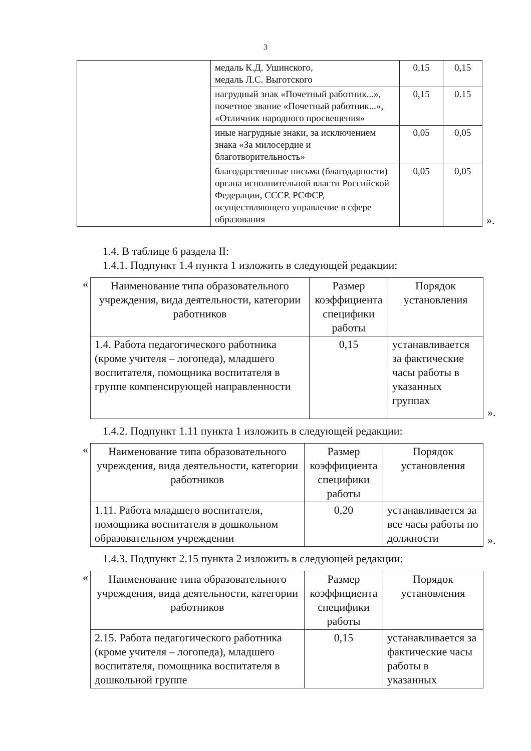3
| | медаль К.Д. Ушинского, медаль Л.С. Выготского | 0,15 | 0,15 |
| | нагрудный знак «Почетный работник...», почетное звание «Почетный работник...», «Отличник народного просвещения» | 0,15 | 0.15 |
| | иные нагрудные знаки, за исключением знака «За милосердие и благотворительность» | 0,05 | 0,05 |
| | благодарственные письма (благодарности) органа исполнительной власти Российской Федерации, СССР. РСФСР, осуществляющего управление в сфере образования | 0,05 | 0,05 |
».
1.4. В таблице 6 раздела II:
1.4.1. Подпункт 1.4 пункта 1 изложить в следующей редакции:
«
| Наименование типа образовательного учреждения, вида деятельности, категории работников | Размер коэффициента специфики работы | Порядок установления |
| --- | --- | --- |
| 1.4. Работа педагогического работника (кроме учителя – логопеда), младшего воспитателя, помощника воспитателя в группе компенсирующей направленности | 0,15 | устанавливается за фактические часы работы в указанных группах |
».
1.4.2. Подпункт 1.11 пункта 1 изложить в следующей редакции:
«
| Наименование типа образовательного учреждения, вида деятельности, категории работников | Размер коэффициента специфики работы | Порядок установления |
| --- | --- | --- |
| 1.11. Работа младшего воспитателя, помощника воспитателя в дошкольном образовательном учреждении | 0,20 | устанавливается за все часы работы по должности |
».
1.4.3. Подпункт 2.15 пункта 2 изложить в следующей редакции:
«
| Наименование типа образовательного учреждения, вида деятельности, категории работников | Размер коэффициента специфики работы | Порядок установления |
| --- | --- | --- |
| 2.15. Работа педагогического работника (кроме учителя – логопеда), младшего воспитателя, помощника воспитателя в дошкольной группе | 0,15 | устанавливается за фактические часы работы в указанных |